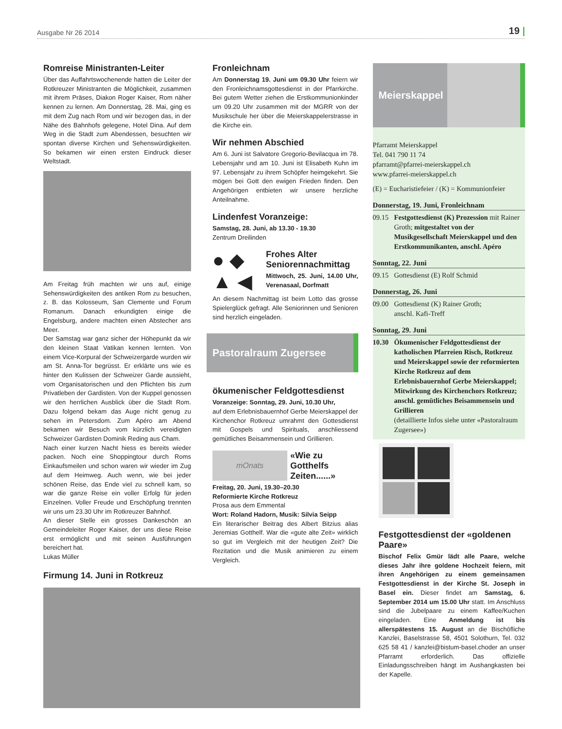Ausgabe Nr 26 2014 19 |
Romreise Ministranten-Leiter
Über das Auffahrtswochenende hatten die Leiter der Rotkreuzer Ministranten die Möglichkeit, zusammen mit ihrem Präses, Diakon Roger Kaiser, Rom näher kennen zu lernen. Am Donnerstag, 28. Mai, ging es mit dem Zug nach Rom und wir bezogen das, in der Nähe des Bahnhofs gelegene, Hotel Dina. Auf dem Weg in die Stadt zum Abendessen, besuchten wir spontan diverse Kirchen und Sehenswürdigkeiten. So bekamen wir einen ersten Eindruck dieser Weltstadt.
Am Freitag früh machten wir uns auf, einige Sehenswürdigkeiten des antiken Rom zu besuchen, z. B. das Kolosseum, San Clemente und Forum Romanum. Danach erkundigten einige die Engelsburg, andere machten einen Abstecher ans Meer.
Der Samstag war ganz sicher der Höhepunkt da wir den kleinen Staat Vatikan kennen lernten. Von einem Vice-Korpural der Schweizergarde wurden wir am St. Anna-Tor begrüsst. Er erklärte uns wie es hinter den Kulissen der Schweizer Garde aussieht, vom Organisatorischen und den Pflichten bis zum Privatleben der Gardisten. Von der Kuppel genossen wir den herrlichen Ausblick über die Stadt Rom. Dazu folgend bekam das Auge nicht genug zu sehen im Petersdom. Zum Apéro am Abend bekamen wir Besuch vom kürzlich vereidigten Schweizer Gardisten Dominik Reding aus Cham.
Nach einer kurzen Nacht hiess es bereits wieder packen. Noch eine Shoppingtour durch Roms Einkaufsmeilen und schon waren wir wieder im Zug auf dem Heimweg. Auch wenn, wie bei jeder schönen Reise, das Ende viel zu schnell kam, so war die ganze Reise ein voller Erfolg für jeden Einzelnen. Voller Freude und Erschöpfung trennten wir uns um 23.30 Uhr im Rotkreuzer Bahnhof.
An dieser Stelle ein grosses Dankeschön an Gemeindeleiter Roger Kaiser, der uns diese Reise erst ermöglicht und mit seinen Ausführungen bereichert hat.
Lukas Müller
Firmung 14. Juni in Rotkreuz
Fronleichnam
Am Donnerstag 19. Juni um 09.30 Uhr feiern wir den Fronleichnamsgottesdienst in der Pfarrkirche. Bei gutem Wetter ziehen die Erstkommunionkinder um 09.20 Uhr zusammen mit der MGRR von der Musikschule her über die Meierskappelerstrasse in die Kirche ein.
Wir nehmen Abschied
Am 6. Juni ist Salvatore Gregorio-Bevilacqua im 78. Lebensjahr und am 10. Juni ist Elisabeth Kuhn im 97. Lebensjahr zu ihrem Schöpfer heimgekehrt. Sie mögen bei Gott den ewigen Frieden finden. Den Angehörigen entbieten wir unsere herzliche Anteilnahme.
Lindenfest Voranzeige:
Samstag, 28. Juni, ab 13.30 - 19.30
Zentrum Dreilinden
● ◆
▲ ◀
Frohes Alter Seniorennachmittag
Mittwoch, 25. Juni, 14.00 Uhr, Verenasaal, Dorfmatt
An diesem Nachmittag ist beim Lotto das grosse Spielerglück gefragt. Alle Seniorinnen und Senioren sind herzlich eingeladen.
Pastoralraum Zugersee
ökumenischer Feldgottesdienst
Voranzeige: Sonntag, 29. Juni, 10.30 Uhr,
auf dem Erlebnisbauernhof Gerbe Meierskappel der Kirchenchor Rotkreuz umrahmt den Gottesdienst mit Gospels und Spirituals, anschliessend gemütliches Beisammensein und Grillieren.
mOnats
«Wie zu Gotthelfs Zeiten......»
Freitag, 20. Juni, 19.30–20.30
Reformierte Kirche Rotkreuz
Prosa aus dem Emmental
Wort: Roland Hadorn, Musik: Silvia Seipp
Ein literarischer Beitrag des Albert Bitzius alias Jeremias Gotthelf. War die «gute alte Zeit» wirklich so gut im Vergleich mit der heutigen Zeit? Die Rezitation und die Musik animieren zu einem Vergleich.
Meierskappel
Pfarramt Meierskappel
Tel. 041 790 11 74
pfarramt@pfarrei-meierskappel.ch
www.pfarrei-meierskappel.ch
(E) = Eucharistiefeier / (K) = Kommunionfeier
Donnerstag, 19. Juni, Fronleichnam
09.15 Festgottesdienst (K) Prozession mit Rainer Groth; mitgestaltet von der Musikgesellschaft Meierskappel und den Erstkommunikanten, anschl. Apéro
Sonntag, 22. Juni
09.15 Gottesdienst (E) Rolf Schmid
Donnerstag, 26. Juni
09.00 Gottesdienst (K) Rainer Groth;
anschl. Kafi-Treff
Sonntag, 29. Juni
10.30 Ökumenischer Feldgottesdienst der katholischen Pfarreien Risch, Rotkreuz und Meierskappel sowie der reformierten Kirche Rotkreuz auf dem Erlebnisbauernhof Gerbe Meierskappel; Mitwirkung des Kirchenchors Rotkreuz; anschl. gemütliches Beisammensein und Grillieren
(detaillierte Infos siehe unter «Pastoralraum Zugersee»)
Festgottesdienst der «goldenen Paare»
Bischof Felix Gmür lädt alle Paare, welche dieses Jahr ihre goldene Hochzeit feiern, mit ihren Angehörigen zu einem gemeinsamen Festgottesdienst in der Kirche St. Joseph in Basel ein. Dieser findet am Samstag, 6. September 2014 um 15.00 Uhr statt. Im Anschluss sind die Jubelpaare zu einem Kaffee/Kuchen eingeladen. Eine Anmeldung ist bis allerspätestens 15. August an die Bischöfliche Kanzlei, Baselstrasse 58, 4501 Solothurn, Tel. 032 625 58 41 / kanzlei@bistum-basel.choder an unser Pfarramt erforderlich. Das offizielle Einladungsschreiben hängt im Aushangkasten bei der Kapelle.